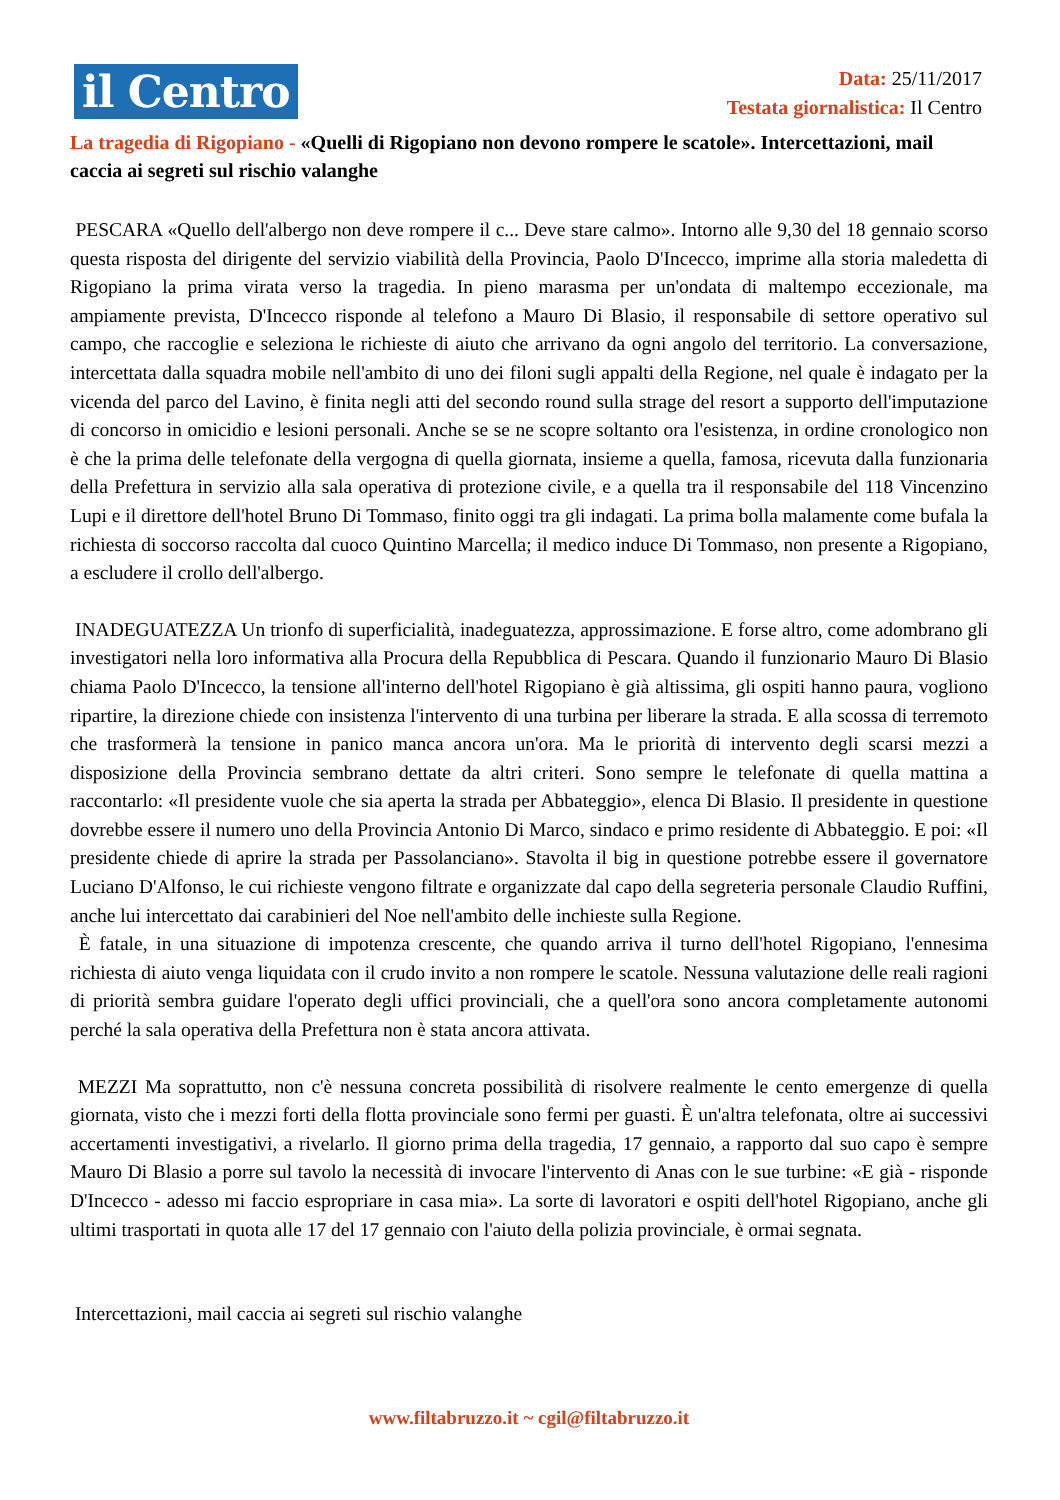il Centro
Data: 25/11/2017
Testata giornalistica: Il Centro
La tragedia di Rigopiano - «Quelli di Rigopiano non devono rompere le scatole». Intercettazioni, mail caccia ai segreti sul rischio valanghe
PESCARA «Quello dell'albergo non deve rompere il c... Deve stare calmo». Intorno alle 9,30 del 18 gennaio scorso questa risposta del dirigente del servizio viabilità della Provincia, Paolo D'Incecco, imprime alla storia maledetta di Rigopiano la prima virata verso la tragedia. In pieno marasma per un'ondata di maltempo eccezionale, ma ampiamente prevista, D'Incecco risponde al telefono a Mauro Di Blasio, il responsabile di settore operativo sul campo, che raccoglie e seleziona le richieste di aiuto che arrivano da ogni angolo del territorio. La conversazione, intercettata dalla squadra mobile nell'ambito di uno dei filoni sugli appalti della Regione, nel quale è indagato per la vicenda del parco del Lavino, è finita negli atti del secondo round sulla strage del resort a supporto dell'imputazione di concorso in omicidio e lesioni personali. Anche se se ne scopre soltanto ora l'esistenza, in ordine cronologico non è che la prima delle telefonate della vergogna di quella giornata, insieme a quella, famosa, ricevuta dalla funzionaria della Prefettura in servizio alla sala operativa di protezione civile, e a quella tra il responsabile del 118 Vincenzino Lupi e il direttore dell'hotel Bruno Di Tommaso, finito oggi tra gli indagati. La prima bolla malamente come bufala la richiesta di soccorso raccolta dal cuoco Quintino Marcella; il medico induce Di Tommaso, non presente a Rigopiano, a escludere il crollo dell'albergo.
INADEGUATEZZA Un trionfo di superficialità, inadeguatezza, approssimazione. E forse altro, come adombrano gli investigatori nella loro informativa alla Procura della Repubblica di Pescara. Quando il funzionario Mauro Di Blasio chiama Paolo D'Incecco, la tensione all'interno dell'hotel Rigopiano è già altissima, gli ospiti hanno paura, vogliono ripartire, la direzione chiede con insistenza l'intervento di una turbina per liberare la strada. E alla scossa di terremoto che trasformerà la tensione in panico manca ancora un'ora. Ma le priorità di intervento degli scarsi mezzi a disposizione della Provincia sembrano dettate da altri criteri. Sono sempre le telefonate di quella mattina a raccontarlo: «Il presidente vuole che sia aperta la strada per Abbateggio», elenca Di Blasio. Il presidente in questione dovrebbe essere il numero uno della Provincia Antonio Di Marco, sindaco e primo residente di Abbateggio. E poi: «Il presidente chiede di aprire la strada per Passolanciano». Stavolta il big in questione potrebbe essere il governatore Luciano D'Alfonso, le cui richieste vengono filtrate e organizzate dal capo della segreteria personale Claudio Ruffini, anche lui intercettato dai carabinieri del Noe nell'ambito delle inchieste sulla Regione.
È fatale, in una situazione di impotenza crescente, che quando arriva il turno dell'hotel Rigopiano, l'ennesima richiesta di aiuto venga liquidata con il crudo invito a non rompere le scatole. Nessuna valutazione delle reali ragioni di priorità sembra guidare l'operato degli uffici provinciali, che a quell'ora sono ancora completamente autonomi perché la sala operativa della Prefettura non è stata ancora attivata.
MEZZI Ma soprattutto, non c'è nessuna concreta possibilità di risolvere realmente le cento emergenze di quella giornata, visto che i mezzi forti della flotta provinciale sono fermi per guasti. È un'altra telefonata, oltre ai successivi accertamenti investigativi, a rivelarlo. Il giorno prima della tragedia, 17 gennaio, a rapporto dal suo capo è sempre Mauro Di Blasio a porre sul tavolo la necessità di invocare l'intervento di Anas con le sue turbine: «E già - risponde D'Incecco - adesso mi faccio espropriare in casa mia». La sorte di lavoratori e ospiti dell'hotel Rigopiano, anche gli ultimi trasportati in quota alle 17 del 17 gennaio con l'aiuto della polizia provinciale, è ormai segnata.
Intercettazioni, mail caccia ai segreti sul rischio valanghe
www.filtabruzzo.it ~ cgil@filtabruzzo.it